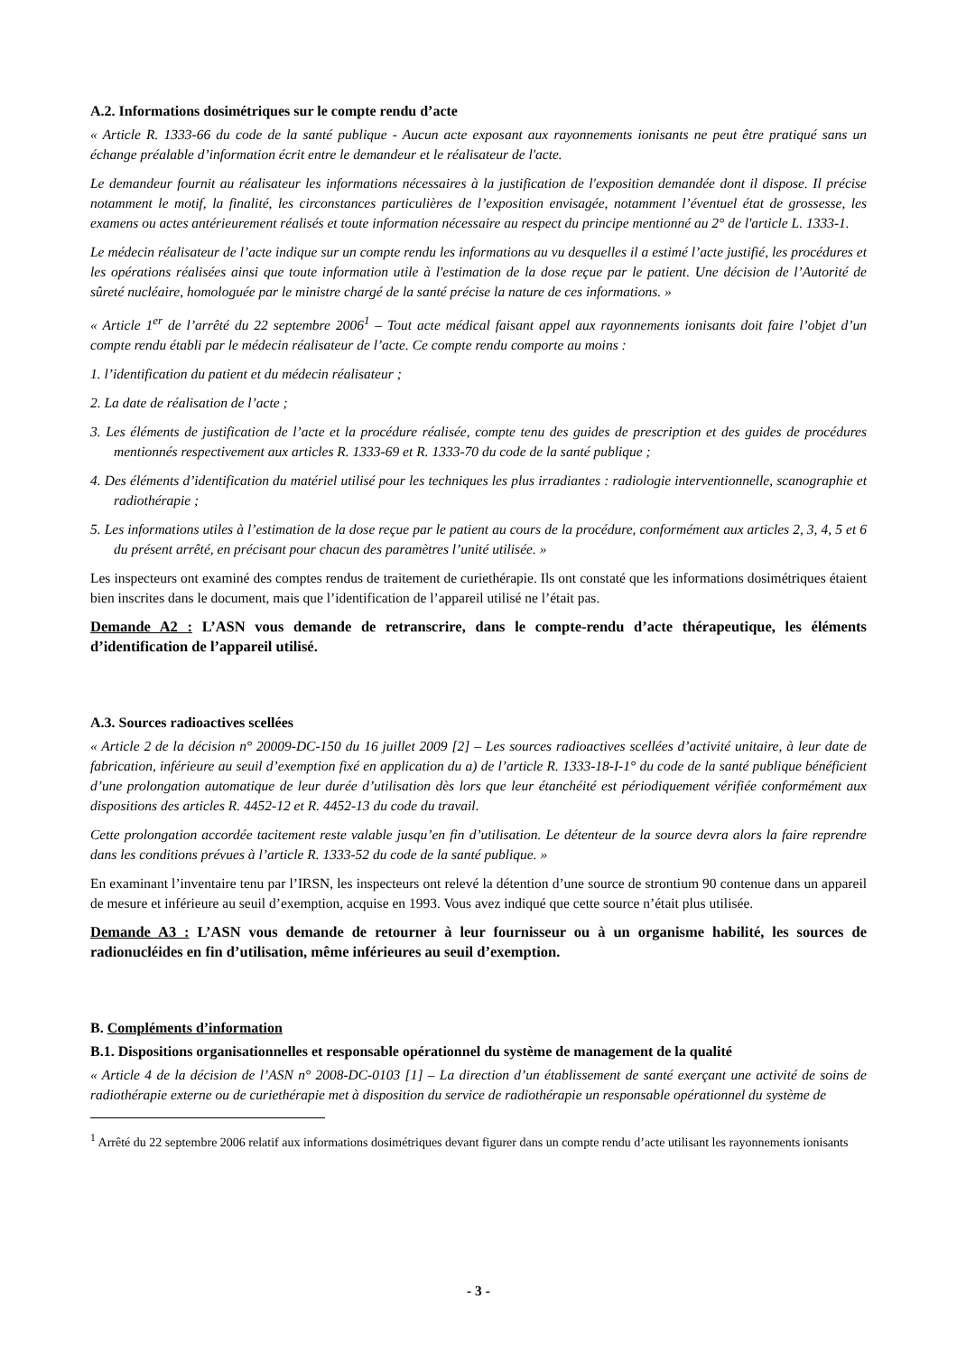A.2. Informations dosimétriques sur le compte rendu d’acte
« Article R. 1333-66 du code de la santé publique - Aucun acte exposant aux rayonnements ionisants ne peut être pratiqué sans un échange préalable d’information écrit entre le demandeur et le réalisateur de l'acte.
Le demandeur fournit au réalisateur les informations nécessaires à la justification de l'exposition demandée dont il dispose. Il précise notamment le motif, la finalité, les circonstances particulières de l’exposition envisagée, notamment l’éventuel état de grossesse, les examens ou actes antérieurement réalisés et toute information nécessaire au respect du principe mentionné au 2° de l'article L. 1333-1.
Le médecin réalisateur de l’acte indique sur un compte rendu les informations au vu desquelles il a estimé l’acte justifié, les procédures et les opérations réalisées ainsi que toute information utile à l'estimation de la dose reçue par le patient. Une décision de l’Autorité de sûreté nucléaire, homologuée par le ministre chargé de la santé précise la nature de ces informations. »
« Article 1<sup>er</sup> de l’arrêté du 22 septembre 2006<sup>1</sup> – Tout acte médical faisant appel aux rayonnements ionisants doit faire l’objet d’un compte rendu établi par le médecin réalisateur de l’acte. Ce compte rendu comporte au moins :
1. l’identification du patient et du médecin réalisateur ;
2. La date de réalisation de l’acte ;
3. Les éléments de justification de l’acte et la procédure réalisée, compte tenu des guides de prescription et des guides de procédures mentionnés respectivement aux articles R. 1333-69 et R. 1333-70 du code de la santé publique ;
4. Des éléments d’identification du matériel utilisé pour les techniques les plus irradiantes : radiologie interventionnelle, scanographie et radiothérapie ;
5. Les informations utiles à l’estimation de la dose reçue par le patient au cours de la procédure, conformément aux articles 2, 3, 4, 5 et 6 du présent arrêté, en précisant pour chacun des paramètres l’unité utilisée. »
Les inspecteurs ont examiné des comptes rendus de traitement de curiethérapie. Ils ont constaté que les informations dosimétriques étaient bien inscrites dans le document, mais que l’identification de l’appareil utilisé ne l’était pas.
Demande A2 : L’ASN vous demande de retranscrire, dans le compte-rendu d’acte thérapeutique, les éléments d’identification de l’appareil utilisé.
A.3. Sources radioactives scellées
« Article 2 de la décision n° 20009-DC-150 du 16 juillet 2009 [2] – Les sources radioactives scellées d’activité unitaire, à leur date de fabrication, inférieure au seuil d’exemption fixé en application du a) de l’article R. 1333-18-I-1° du code de la santé publique bénéficient d’une prolongation automatique de leur durée d’utilisation dès lors que leur étanchéité est périodiquement vérifiée conformément aux dispositions des articles R. 4452-12 et R. 4452-13 du code du travail.
Cette prolongation accordée tacitement reste valable jusqu’en fin d’utilisation. Le détenteur de la source devra alors la faire reprendre dans les conditions prévues à l’article R. 1333-52 du code de la santé publique. »
En examinant l’inventaire tenu par l’IRSN, les inspecteurs ont relevé la détention d’une source de strontium 90 contenue dans un appareil de mesure et inférieure au seuil d’exemption, acquise en 1993. Vous avez indiqué que cette source n’était plus utilisée.
Demande A3 : L’ASN vous demande de retourner à leur fournisseur ou à un organisme habilité, les sources de radionucléides en fin d’utilisation, même inférieures au seuil d’exemption.
B. Compléments d’information
B.1. Dispositions organisationnelles et responsable opérationnel du système de management de la qualité
« Article 4 de la décision de l’ASN n° 2008-DC-0103 [1] – La direction d’un établissement de santé exerçant une activité de soins de radiothérapie externe ou de curiethérapie met à disposition du service de radiothérapie un responsable opérationnel du système de
<sup>1</sup> Arrêté du 22 septembre 2006 relatif aux informations dosimétriques devant figurer dans un compte rendu d’acte utilisant les rayonnements ionisants
- 3 -